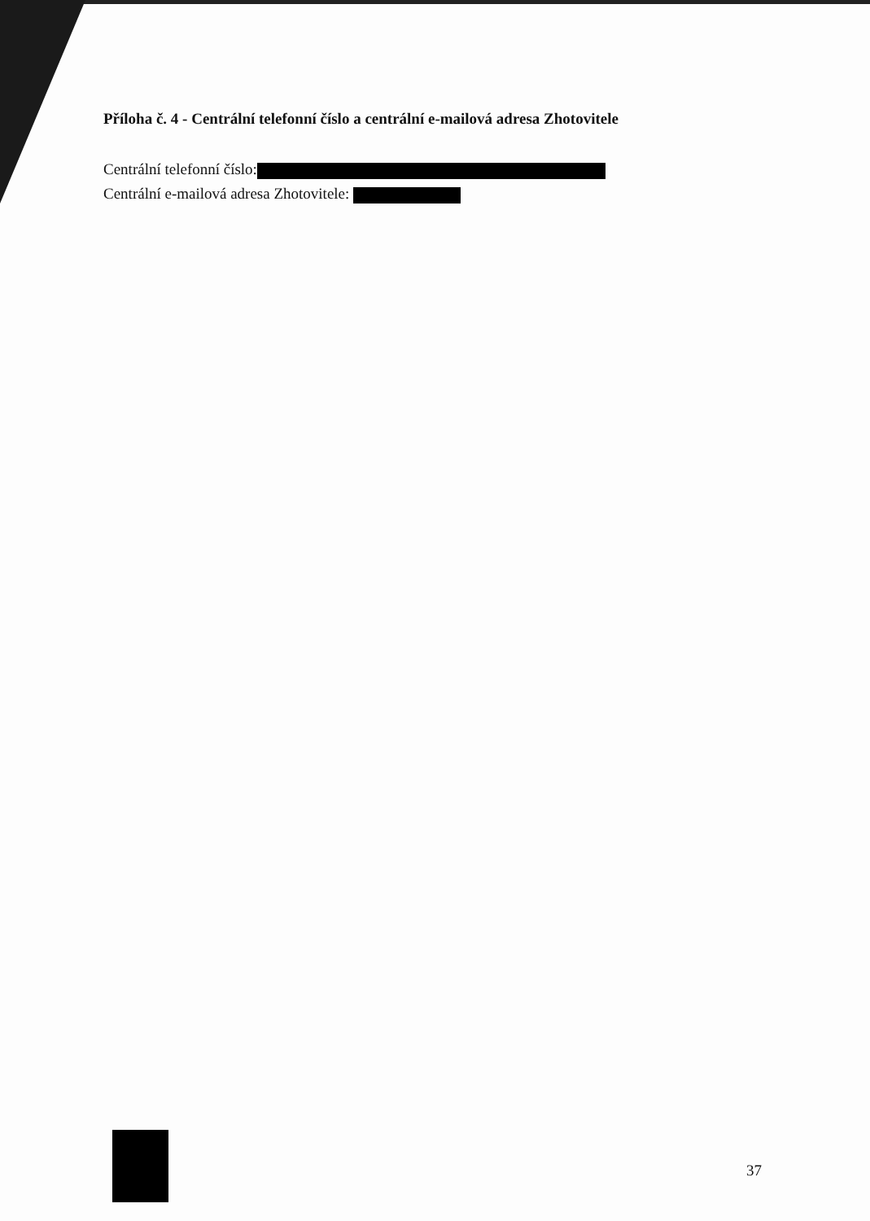Příloha č. 4 - Centrální telefonní číslo a centrální e-mailová adresa Zhotovitele
Centrální telefonní číslo:
Centrální e-mailová adresa Zhotovitele:
37